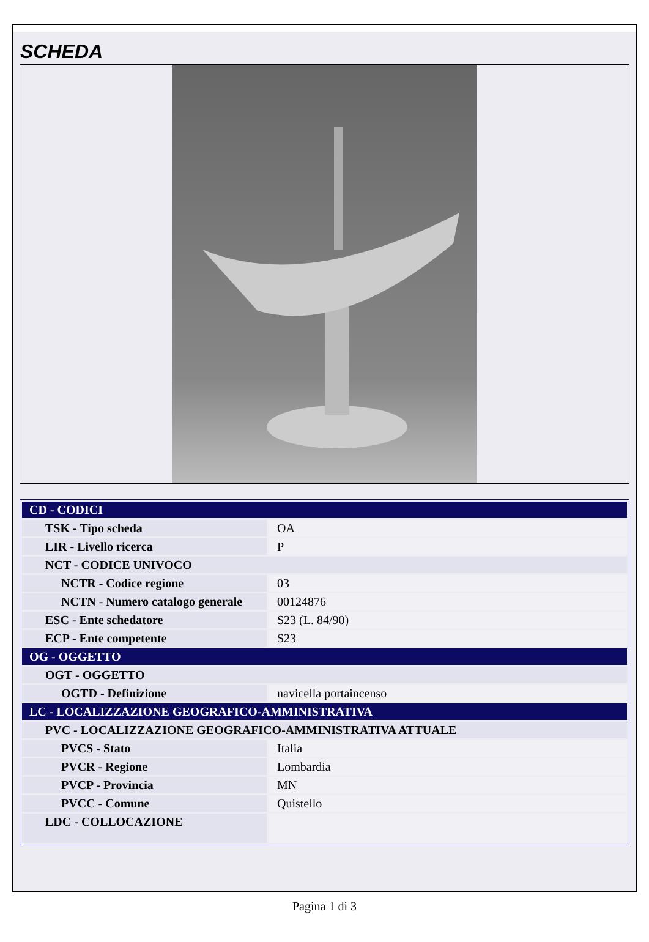SCHEDA
| CD - CODICI | |
| TSK - Tipo scheda | OA |
| LIR - Livello ricerca | P |
| NCT - CODICE UNIVOCO | |
| NCTR - Codice regione | 03 |
| NCTN - Numero catalogo generale | 00124876 |
| ESC - Ente schedatore | S23 (L. 84/90) |
| ECP - Ente competente | S23 |
| OG - OGGETTO | |
| OGT - OGGETTO | |
| OGTD - Definizione | navicella portaincenso |
| LC - LOCALIZZAZIONE GEOGRAFICO-AMMINISTRATIVA | |
| PVC - LOCALIZZAZIONE GEOGRAFICO-AMMINISTRATIVA ATTUALE | |
| PVCS - Stato | Italia |
| PVCR - Regione | Lombardia |
| PVCP - Provincia | MN |
| PVCC - Comune | Quistello |
| LDC - COLLOCAZIONE | |
Pagina 1 di 3